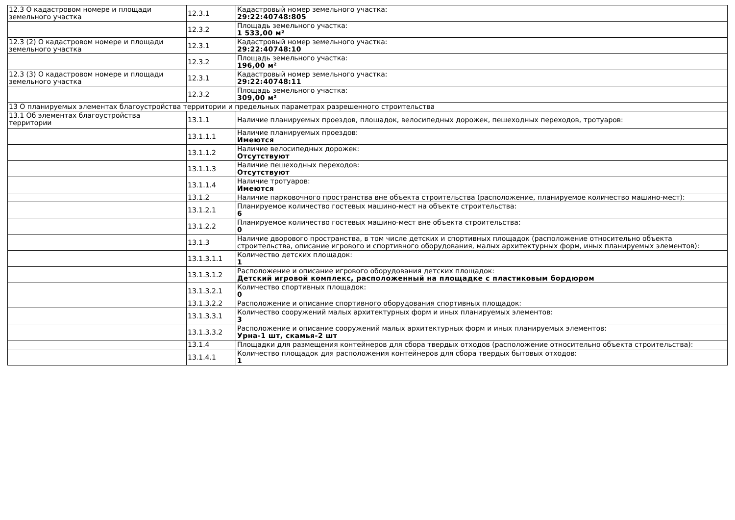| 12.3 О кадастровом номере и площади земельного участка | 12.3.1 | Кадастровый номер земельного участка: 29:22:40748:805 |
| | 12.3.2 | Площадь земельного участка: 1 533,00 м² |
| 12.3 (2) О кадастровом номере и площади земельного участка | 12.3.1 | Кадастровый номер земельного участка: 29:22:40748:10 |
| | 12.3.2 | Площадь земельного участка: 196,00 м² |
| 12.3 (3) О кадастровом номере и площади земельного участка | 12.3.1 | Кадастровый номер земельного участка: 29:22:40748:11 |
| | 12.3.2 | Площадь земельного участка: 309,00 м² |
| 13 О планируемых элементах благоустройства территории и предельных параметрах разрешенного строительства | | |
| 13.1 Об элементах благоустройства территории | 13.1.1 | Наличие планируемых проездов, площадок, велосипедных дорожек, пешеходных переходов, тротуаров: |
| | 13.1.1.1 | Наличие планируемых проездов: Имеются |
| | 13.1.1.2 | Наличие велосипедных дорожек: Отсутствуют |
| | 13.1.1.3 | Наличие пешеходных переходов: Отсутствуют |
| | 13.1.1.4 | Наличие тротуаров: Имеются |
| | 13.1.2 | Наличие парковочного пространства вне объекта строительства (расположение, планируемое количество машино-мест): |
| | 13.1.2.1 | Планируемое количество гостевых машино-мест на объекте строительства: 6 |
| | 13.1.2.2 | Планируемое количество гостевых машино-мест вне объекта строительства: 0 |
| | 13.1.3 | Наличие дворового пространства, в том числе детских и спортивных площадок (расположение относительно объекта строительства, описание игрового и спортивного оборудования, малых архитектурных форм, иных планируемых элементов): |
| | 13.1.3.1.1 | Количество детских площадок: 1 |
| | 13.1.3.1.2 | Расположение и описание игрового оборудования детских площадок: Детский игровой комплекс, расположенный на площадке с пластиковым бордюром |
| | 13.1.3.2.1 | Количество спортивных площадок: 0 |
| | 13.1.3.2.2 | Расположение и описание спортивного оборудования спортивных площадок: |
| | 13.1.3.3.1 | Количество сооружений малых архитектурных форм и иных планируемых элементов: 3 |
| | 13.1.3.3.2 | Расположение и описание сооружений малых архитектурных форм и иных планируемых элементов: Урна-1 шт, скамья-2 шт |
| | 13.1.4 | Площадки для размещения контейнеров для сбора твердых отходов (расположение относительно объекта строительства): |
| | 13.1.4.1 | Количество площадок для расположения контейнеров для сбора твердых бытовых отходов: 1 |